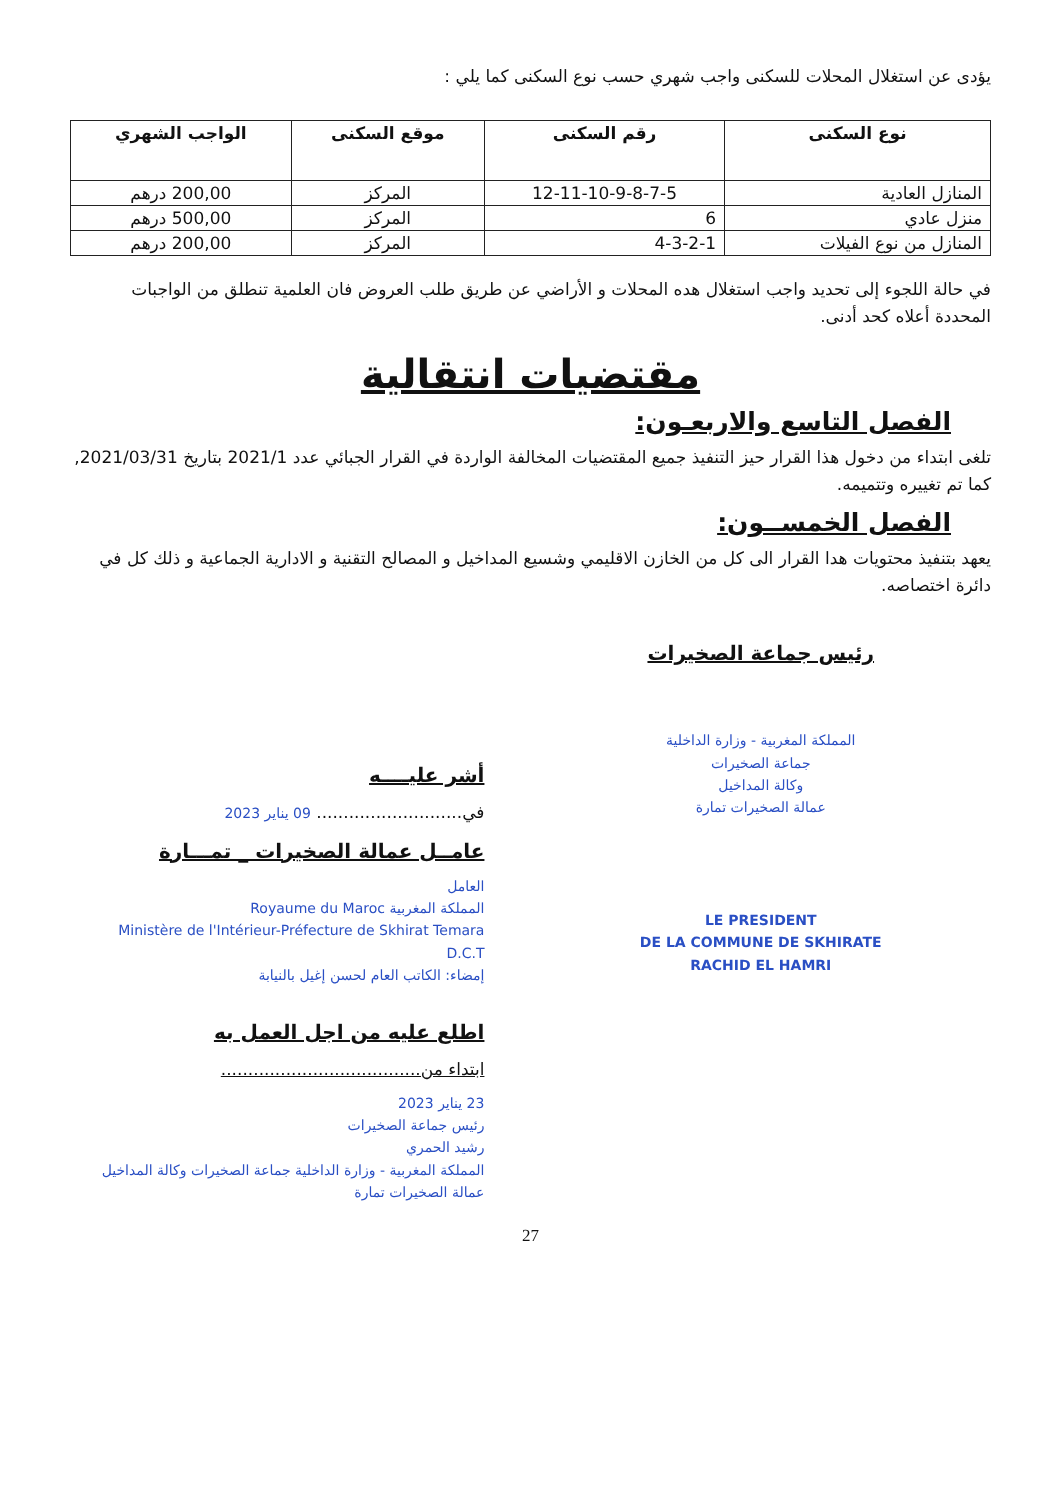يؤدى عن استغلال المحلات للسكنى واجب شهري حسب نوع السكنى كما يلي :
| نوع السكنى | رقم السكنى | موقع السكنى | الواجب الشهري |
| --- | --- | --- | --- |
| المنازل العادية | 12-11-10-9-8-7-5 | المركز | 200,00 درهم |
| منزل عادي | 6 | المركز | 500,00 درهم |
| المنازل من نوع الفيلات | 4-3-2-1 | المركز | 200,00 درهم |
في حالة اللجوء إلى تحديد واجب استغلال هده المحلات و الأراضي عن طريق طلب العروض فان العلمية تنطلق من الواجبات المحددة أعلاه كحد أدنى.
مقتضيات انتقالية
الفصل التاسع والاربعـون:
تلغى ابتداء من دخول هذا القرار حيز التنفيذ جميع المقتضيات المخالفة الواردة في القرار الجبائي عدد 2021/1 بتاريخ 2021/03/31, كما تم تغييره وتتميمه.
الفصل الخمســون:
يعهد بتنفيذ محتويات هدا القرار الى كل من الخازن الاقليمي وشسيع المداخيل و المصالح التقنية و الادارية الجماعية و ذلك كل في دائرة اختصاصه.
رئيس جماعة الصخيرات
المملكة المغربية - وزارة الداخلية
جماعة الصخيرات
وكالة المداخيل
عمالة الصخيرات تمارة
LE PRESIDENT
DE LA COMMUNE DE SKHIRATE
RACHID EL HAMRI
أشر عليــــه
في........................... 09 يناير 2023
عامــل عمالة الصخيرات _ تمـــارة
العامل
المملكة المغربية Royaume du Maroc
Ministère de l'Intérieur-Préfecture de Skhirat Temara
D.C.T
إمضاء: الكاتب العام لحسن إغيل بالنيابة
اطلع عليه من اجل العمل به
ابتداء من.....................................
23 يناير 2023
رئيس جماعة الصخيرات
رشيد الحمري
المملكة المغربية - وزارة الداخلية جماعة الصخيرات وكالة المداخيل عمالة الصخيرات تمارة
27